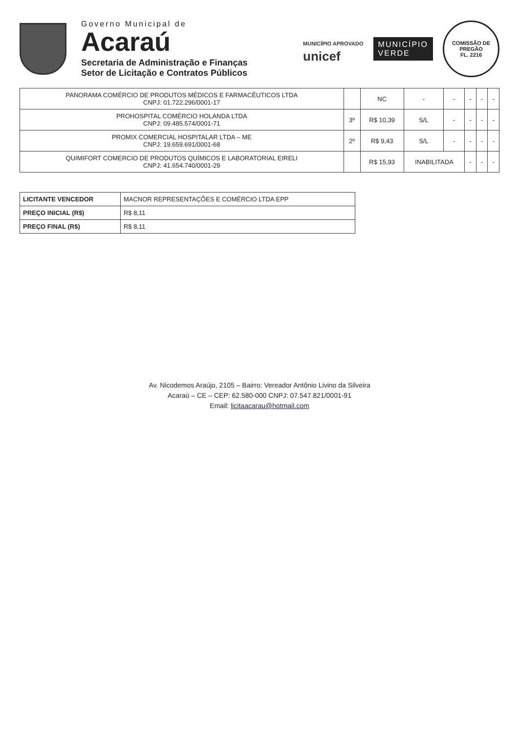Governo Municipal de
Acaraú
Secretaria de Administração e Finanças
Setor de Licitação e Contratos Públicos
MUNICÍPIO APROVADO
unicef
MUNICÍPIO
VERDE
COMISSÃO DE PREGÃO
FL. 2216
| PANORAMA COMÉRCIO DE PRODUTOS MÉDICOS E FARMACÊUTICOS LTDA CNPJ: 01.722.296/0001-17 | | NC | - | - | - | - | - |
| PROHOSPITAL COMÉRCIO HOLANDA LTDA CNPJ: 09.485.574/0001-71 | 3º | R$ 10,39 | S/L | - | - | - | - |
| PROMIX COMERCIAL HOSPITALAR LTDA – ME CNPJ: 19.659.691/0001-68 | 2º | R$ 9,43 | S/L | - | - | - | - |
| QUIMIFORT COMERCIO DE PRODUTOS QUÍMICOS E LABORATORIAL EIRELI CNPJ: 41.654.740/0001-29 | | R$ 15,93 | INABILITADA | | - | - | - |
| LICITANTE VENCEDOR | MACNOR REPRESENTAÇÕES E COMÉRCIO LTDA EPP |
| PREÇO INICIAL (R$) | R$ 8,11 |
| PREÇO FINAL (R$) | R$ 8,11 |
Av. Nicodemos Araújo, 2105 – Bairro: Vereador Antônio Livino da Silveira
Acaraú – CE – CEP: 62.580-000 CNPJ: 07.547.821/0001-91
Email: licitaacarau@hotmail.com